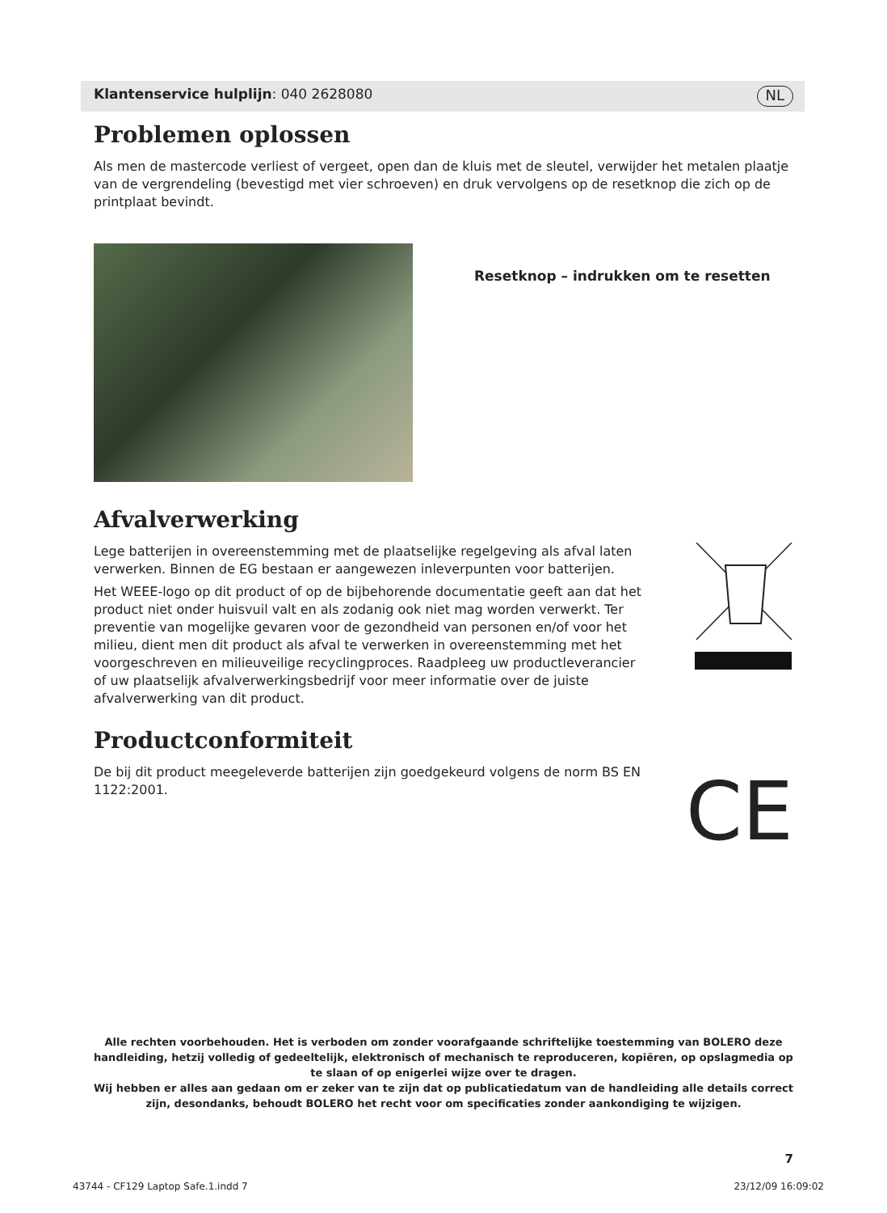Klantenservice hulplijn: 040 2628080 NL
Problemen oplossen
Als men de mastercode verliest of vergeet, open dan de kluis met de sleutel, verwijder het metalen plaatje van de vergrendeling (bevestigd met vier schroeven) en druk vervolgens op de resetknop die zich op de printplaat bevindt.
Resetknop – indrukken om te resetten
Afvalverwerking
Lege batterijen in overeenstemming met de plaatselijke regelgeving als afval laten verwerken. Binnen de EG bestaan er aangewezen inleverpunten voor batterijen.
Het WEEE-logo op dit product of op de bijbehorende documentatie geeft aan dat het product niet onder huisvuil valt en als zodanig ook niet mag worden verwerkt. Ter preventie van mogelijke gevaren voor de gezondheid van personen en/of voor het milieu, dient men dit product als afval te verwerken in overeenstemming met het voorgeschreven en milieuveilige recyclingproces. Raadpleeg uw productleverancier of uw plaatselijk afvalverwerkingsbedrijf voor meer informatie over de juiste afvalverwerking van dit product.
Productconformiteit
De bij dit product meegeleverde batterijen zijn goedgekeurd volgens de norm BS EN 1122:2001.
CE
Alle rechten voorbehouden. Het is verboden om zonder voorafgaande schriftelijke toestemming van BOLERO deze handleiding, hetzij volledig of gedeeltelijk, elektronisch of mechanisch te reproduceren, kopiëren, op opslagmedia op te slaan of op enigerlei wijze over te dragen.
Wij hebben er alles aan gedaan om er zeker van te zijn dat op publicatiedatum van de handleiding alle details correct zijn, desondanks, behoudt BOLERO het recht voor om specificaties zonder aankondiging te wijzigen.
7
43744 - CF129 Laptop Safe.1.indd 7 23/12/09 16:09:02